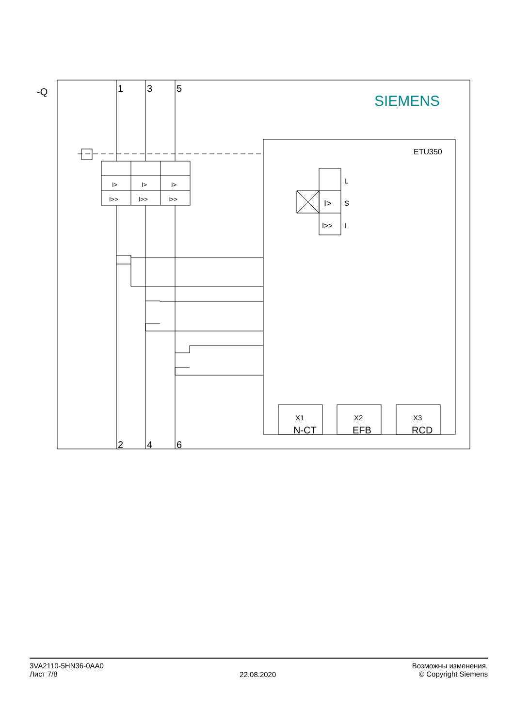-Q
1
3
5
2
4
6
SIEMENS
ETU350
L
S
I
I>
I>>
I>
I>
I>
I>>
I>>
I>>
X1
X2
X3
N-CT
EFB
RCD
3VA2110-5HN36-0AA0
Лист 7/8
22.08.2020
Возможны изменения.
© Copyright Siemens